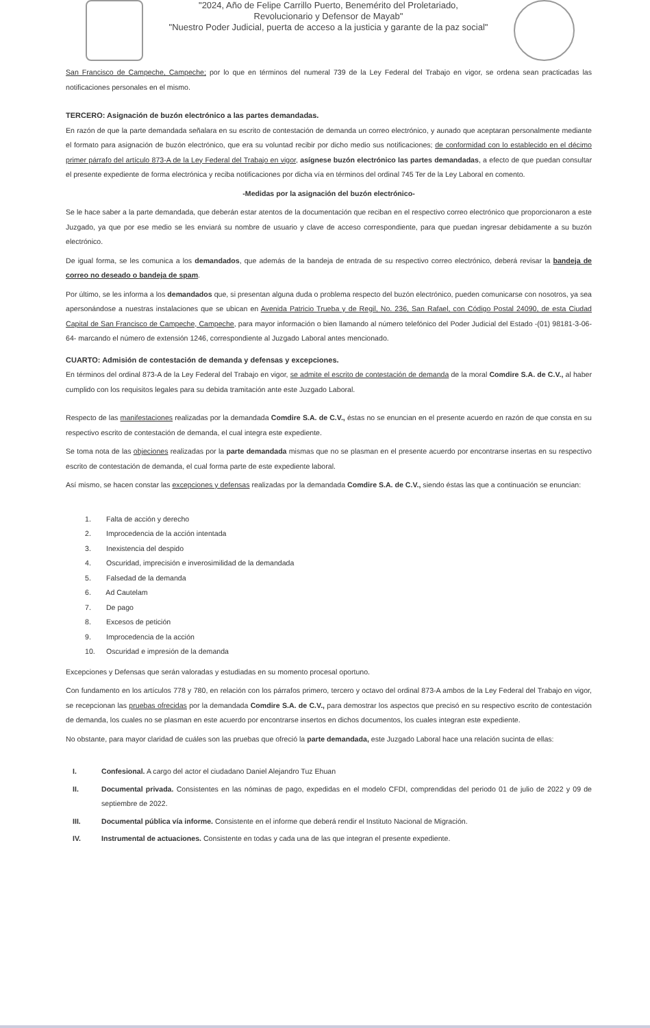"2024, Año de Felipe Carrillo Puerto, Benemérito del Proletariado,
Revolucionario y Defensor de Mayab"
"Nuestro Poder Judicial, puerta de acceso a la justicia y garante de la paz social"
San Francisco de Campeche, Campeche; por lo que en términos del numeral 739 de la Ley Federal del Trabajo en vigor, se ordena sean practicadas las notificaciones personales en el mismo.
TERCERO: Asignación de buzón electrónico a las partes demandadas.
En razón de que la parte demandada señalara en su escrito de contestación de demanda un correo electrónico, y aunado que aceptaran personalmente mediante el formato para asignación de buzón electrónico, que era su voluntad recibir por dicho medio sus notificaciones; de conformidad con lo establecido en el décimo primer párrafo del artículo 873-A de la Ley Federal del Trabajo en vigor, asígnese buzón electrónico las partes demandadas, a efecto de que puedan consultar el presente expediente de forma electrónica y reciba notificaciones por dicha vía en términos del ordinal 745 Ter de la Ley Laboral en comento.
-Medidas por la asignación del buzón electrónico-
Se le hace saber a la parte demandada, que deberán estar atentos de la documentación que reciban en el respectivo correo electrónico que proporcionaron a este Juzgado, ya que por ese medio se les enviará su nombre de usuario y clave de acceso correspondiente, para que puedan ingresar debidamente a su buzón electrónico.
De igual forma, se les comunica a los demandados, que además de la bandeja de entrada de su respectivo correo electrónico, deberá revisar la bandeja de correo no deseado o bandeja de spam.
Por último, se les informa a los demandados que, si presentan alguna duda o problema respecto del buzón electrónico, pueden comunicarse con nosotros, ya sea apersonándose a nuestras instalaciones que se ubican en Avenida Patricio Trueba y de Regil, No. 236, San Rafael, con Código Postal 24090, de esta Ciudad Capital de San Francisco de Campeche, Campeche, para mayor información o bien llamando al número telefónico del Poder Judicial del Estado -(01) 98181-3-06-64- marcando el número de extensión 1246, correspondiente al Juzgado Laboral antes mencionado.
CUARTO: Admisión de contestación de demanda y defensas y excepciones.
En términos del ordinal 873-A de la Ley Federal del Trabajo en vigor, se admite el escrito de contestación de demanda de la moral Comdire S.A. de C.V., al haber cumplido con los requisitos legales para su debida tramitación ante este Juzgado Laboral.
Respecto de las manifestaciones realizadas por la demandada Comdire S.A. de C.V., éstas no se enuncian en el presente acuerdo en razón de que consta en su respectivo escrito de contestación de demanda, el cual integra este expediente.
Se toma nota de las objeciones realizadas por la parte demandada mismas que no se plasman en el presente acuerdo por encontrarse insertas en su respectivo escrito de contestación de demanda, el cual forma parte de este expediente laboral.
Así mismo, se hacen constar las excepciones y defensas realizadas por la demandada Comdire S.A. de C.V., siendo éstas las que a continuación se enuncian:
1. Falta de acción y derecho
2. Improcedencia de la acción intentada
3. Inexistencia del despido
4. Oscuridad, imprecisión e inverosimilidad de la demandada
5. Falsedad de la demanda
6. Ad Cautelam
7. De pago
8. Excesos de petición
9. Improcedencia de la acción
10. Oscuridad e impresión de la demanda
Excepciones y Defensas que serán valoradas y estudiadas en su momento procesal oportuno.
Con fundamento en los artículos 778 y 780, en relación con los párrafos primero, tercero y octavo del ordinal 873-A ambos de la Ley Federal del Trabajo en vigor, se recepcionan las pruebas ofrecidas por la demandada Comdire S.A. de C.V., para demostrar los aspectos que precisó en su respectivo escrito de contestación de demanda, los cuales no se plasman en este acuerdo por encontrarse insertos en dichos documentos, los cuales integran este expediente.
No obstante, para mayor claridad de cuáles son las pruebas que ofreció la parte demandada, este Juzgado Laboral hace una relación sucinta de ellas:
I. Confesional. A cargo del actor el ciudadano Daniel Alejandro Tuz Ehuan
II. Documental privada. Consistentes en las nóminas de pago, expedidas en el modelo CFDI, comprendidas del periodo 01 de julio de 2022 y 09 de septiembre de 2022.
III. Documental pública vía informe. Consistente en el informe que deberá rendir el Instituto Nacional de Migración.
IV. Instrumental de actuaciones. Consistente en todas y cada una de las que integran el presente expediente.